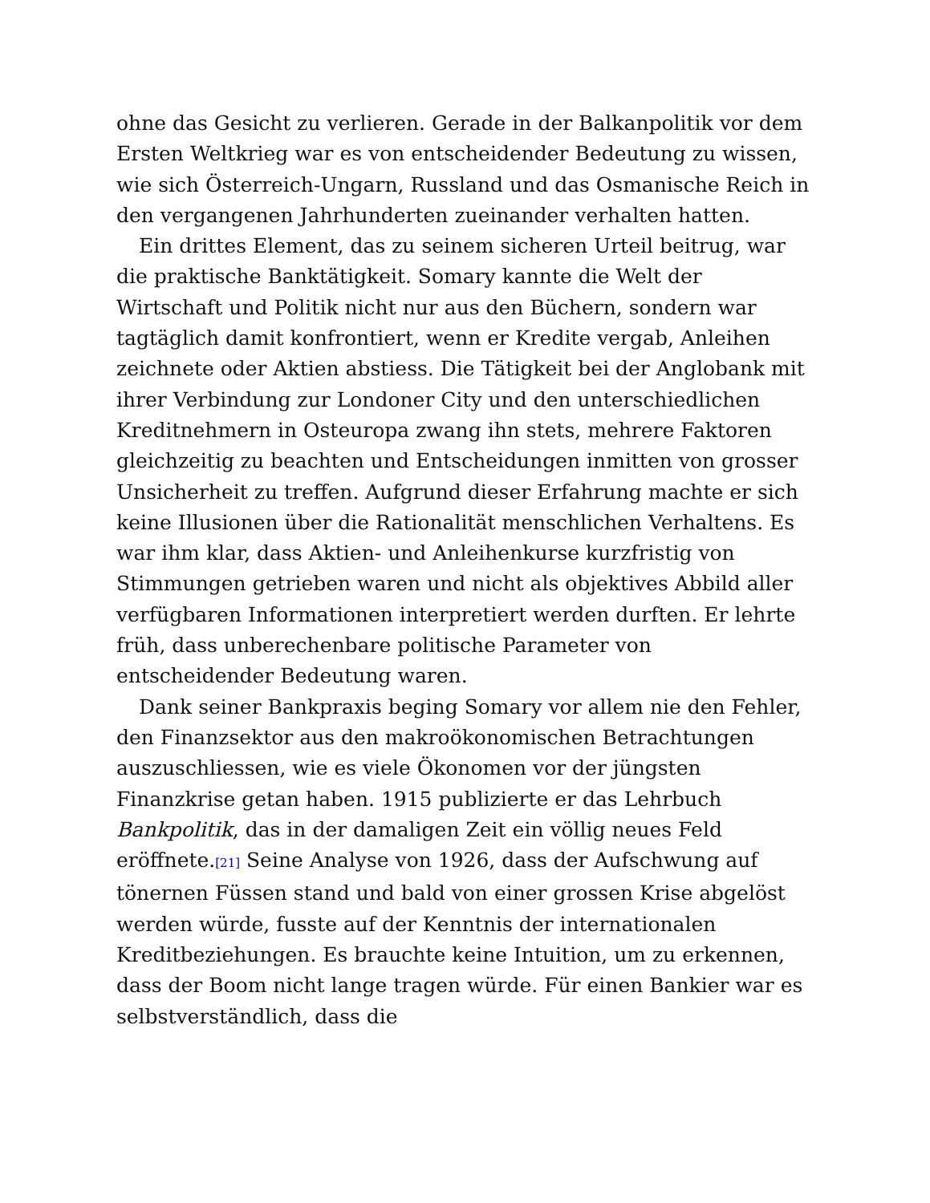ohne das Gesicht zu verlieren. Gerade in der Balkanpolitik vor dem Ersten Weltkrieg war es von entscheidender Bedeutung zu wissen, wie sich Österreich-Ungarn, Russland und das Osmanische Reich in den vergangenen Jahrhunderten zueinander verhalten hatten.
Ein drittes Element, das zu seinem sicheren Urteil beitrug, war die praktische Banktätigkeit. Somary kannte die Welt der Wirtschaft und Politik nicht nur aus den Büchern, sondern war tagtäglich damit konfrontiert, wenn er Kredite vergab, Anleihen zeichnete oder Aktien abstiess. Die Tätigkeit bei der Anglobank mit ihrer Verbindung zur Londoner City und den unterschiedlichen Kreditnehmern in Osteuropa zwang ihn stets, mehrere Faktoren gleichzeitig zu beachten und Entscheidungen inmitten von grosser Unsicherheit zu treffen. Aufgrund dieser Erfahrung machte er sich keine Illusionen über die Rationalität menschlichen Verhaltens. Es war ihm klar, dass Aktien- und Anleihenkurse kurzfristig von Stimmungen getrieben waren und nicht als objektives Abbild aller verfügbaren Informationen interpretiert werden durften. Er lehrte früh, dass unberechenbare politische Parameter von entscheidender Bedeutung waren.
Dank seiner Bankpraxis beging Somary vor allem nie den Fehler, den Finanzsektor aus den makroökonomischen Betrachtungen auszuschliessen, wie es viele Ökonomen vor der jüngsten Finanzkrise getan haben. 1915 publizierte er das Lehrbuch Bankpolitik, das in der damaligen Zeit ein völlig neues Feld eröffnete.[21] Seine Analyse von 1926, dass der Aufschwung auf tönernen Füssen stand und bald von einer grossen Krise abgelöst werden würde, fusste auf der Kenntnis der internationalen Kreditbeziehungen. Es brauchte keine Intuition, um zu erkennen, dass der Boom nicht lange tragen würde. Für einen Bankier war es selbstverständlich, dass die